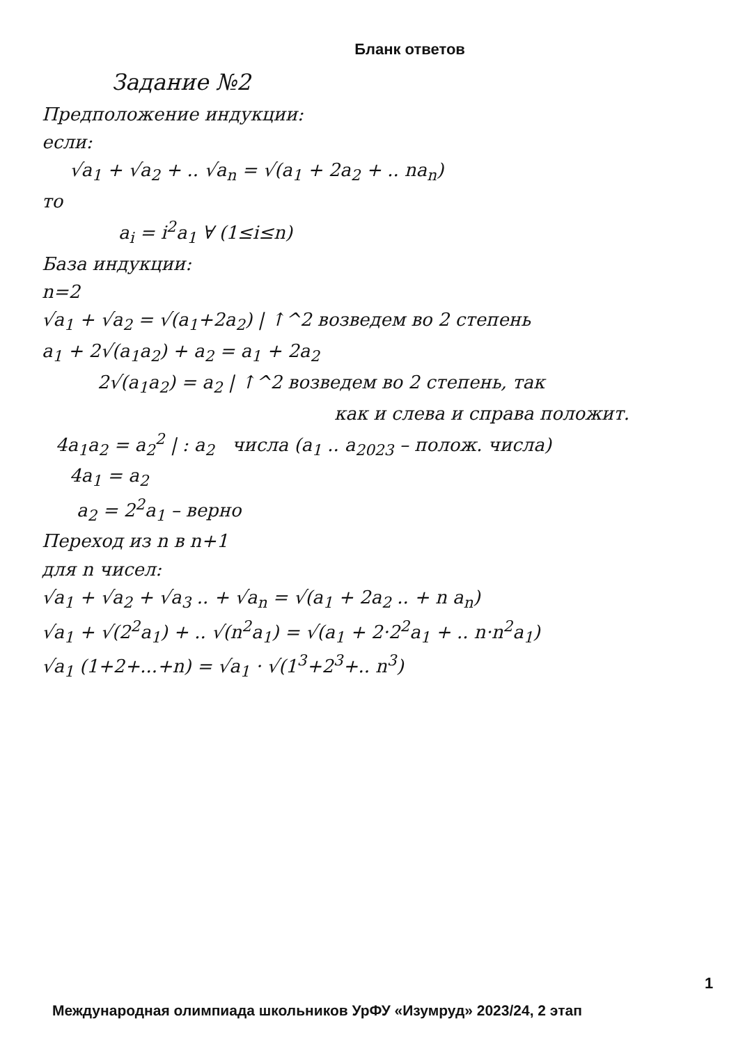Бланк ответов
Задание №2
Предположение индукции:
если:
√a<sub>1</sub> + √a<sub>2</sub> + .. √a<sub>n</sub> = √(a<sub>1</sub> + 2a<sub>2</sub> + .. na<sub>n</sub>)
то
a<sub>i</sub> = i<sup>2</sup>a<sub>1</sub> ∀ (1≤i≤n)
База индукции:
n=2
√a<sub>1</sub> + √a<sub>2</sub> = √(a<sub>1</sub>+2a<sub>2</sub>) | ↑^2 возведем во 2 степень
a<sub>1</sub> + 2√(a<sub>1</sub>a<sub>2</sub>) + a<sub>2</sub> = a<sub>1</sub> + 2a<sub>2</sub>
2√(a<sub>1</sub>a<sub>2</sub>) = a<sub>2</sub> | ↑^2 возведем во 2 степень, так
как и слева и справа положит.
4a<sub>1</sub>a<sub>2</sub> = a<sub>2</sub><sup>2</sup> | : a<sub>2</sub> числа (a<sub>1</sub> .. a<sub>2023</sub> – полож. числа)
4a<sub>1</sub> = a<sub>2</sub>
a<sub>2</sub> = 2<sup>2</sup>a<sub>1</sub> – верно
Переход из n в n+1
для n чисел:
√a<sub>1</sub> + √a<sub>2</sub> + √a<sub>3</sub> .. + √a<sub>n</sub> = √(a<sub>1</sub> + 2a<sub>2</sub> .. + n a<sub>n</sub>)
√a<sub>1</sub> + √(2<sup>2</sup>a<sub>1</sub>) + .. √(n<sup>2</sup>a<sub>1</sub>) = √(a<sub>1</sub> + 2·2<sup>2</sup>a<sub>1</sub> + .. n·n<sup>2</sup>a<sub>1</sub>)
√a<sub>1</sub> (1+2+...+n) = √a<sub>1</sub> · √(1<sup>3</sup>+2<sup>3</sup>+.. n<sup>3</sup>)
1
Международная олимпиада школьников УрФУ «Изумруд» 2023/24, 2 этап